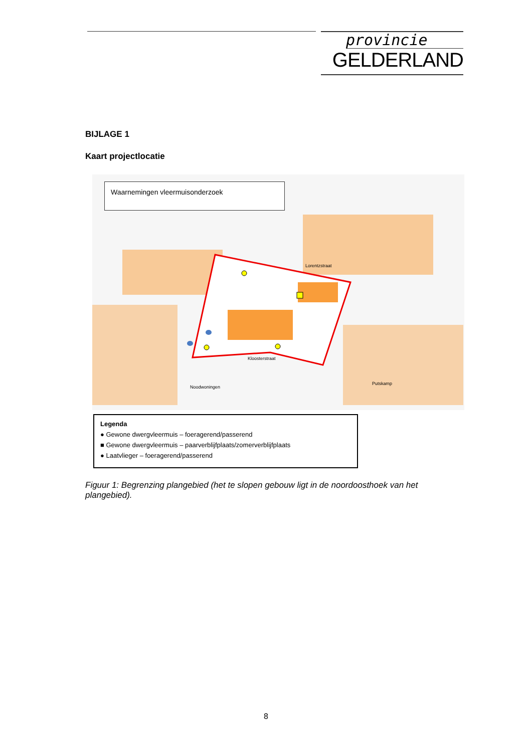provincie
GELDERLAND
BIJLAGE 1
Kaart projectlocatie
Lorentzstraat
Kloosterstraat
Noodwoningen
Putskamp
Waarnemingen vleermuisonderzoek
Legenda
● Gewone dwergvleermuis – foeragerend/passerend
■ Gewone dwergvleermuis – paarverblijfplaats/zomerverblijfplaats
● Laatvlieger – foeragerend/passerend
Figuur 1: Begrenzing plangebied (het te slopen gebouw ligt in de noordoosthoek van het plangebied).
8